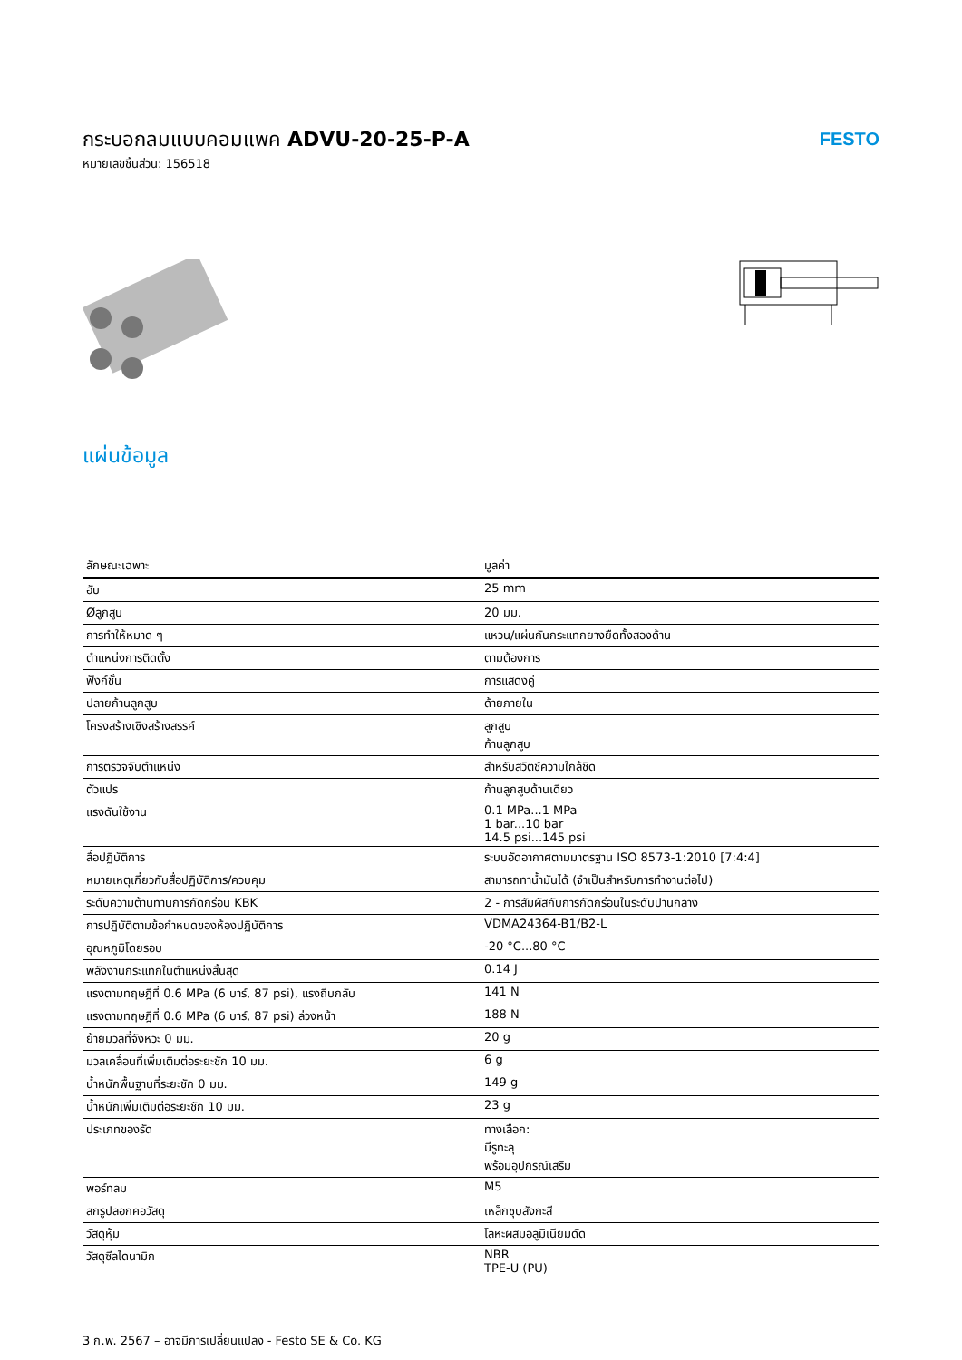กระบอกลมแบบคอมแพค ADVU-20-25-P-A
หมายเลขชิ้นส่วน: 156518
FESTO
แผ่นข้อมูล
| ลักษณะเฉพาะ | มูลค่า |
| --- | --- |
| ฮับ | 25 mm |
| Øลูกสูบ | 20 มม. |
| การทำให้หมาด ๆ | แหวน/แผ่นกันกระแทกยางยืดทั้งสองด้าน |
| ตำแหน่งการติดตั้ง | ตามต้องการ |
| ฟังก์ชั่น | การแสดงคู่ |
| ปลายก้านลูกสูบ | ด้ายภายใน |
| โครงสร้างเชิงสร้างสรรค์ | ลูกสูบ ก้านลูกสูบ |
| การตรวจจับตำแหน่ง | สำหรับสวิตช์ความใกล้ชิด |
| ตัวแปร | ก้านลูกสูบด้านเดียว |
| แรงดันใช้งาน | 0.1 MPa...1 MPa 1 bar...10 bar 14.5 psi...145 psi |
| สื่อปฏิบัติการ | ระบบอัดอากาศตามมาตรฐาน ISO 8573-1:2010 [7:4:4] |
| หมายเหตุเกี่ยวกับสื่อปฏิบัติการ/ควบคุม | สามารถทาน้ำมันได้ (จำเป็นสำหรับการทำงานต่อไป) |
| ระดับความต้านทานการกัดกร่อน KBK | 2 - การสัมผัสกับการกัดกร่อนในระดับปานกลาง |
| การปฏิบัติตามข้อกำหนดของห้องปฏิบัติการ | VDMA24364-B1/B2-L |
| อุณหภูมิโดยรอบ | -20 °C...80 °C |
| พลังงานกระแทกในตำแหน่งสิ้นสุด | 0.14 J |
| แรงตามทฤษฎีที่ 0.6 MPa (6 บาร์, 87 psi), แรงถีบกลับ | 141 N |
| แรงตามทฤษฎีที่ 0.6 MPa (6 บาร์, 87 psi) ล่วงหน้า | 188 N |
| ย้ายมวลที่จังหวะ 0 มม. | 20 g |
| มวลเคลื่อนที่เพิ่มเติมต่อระยะชัก 10 มม. | 6 g |
| น้ำหนักพื้นฐานที่ระยะชัก 0 มม. | 149 g |
| น้ำหนักเพิ่มเติมต่อระยะชัก 10 มม. | 23 g |
| ประเภทของรัด | ทางเลือก: มีรูทะลุ พร้อมอุปกรณ์เสริม |
| พอร์ทลม | M5 |
| สกรูปลอกคอวัสดุ | เหล็กชุบสังกะสี |
| วัสดุหุ้ม | โลหะผสมอลูมิเนียมดัด |
| วัสดุซีลไดนามิก | NBR TPE-U (PU) |
3 ก.พ. 2567 – อาจมีการเปลี่ยนแปลง - Festo SE & Co. KG